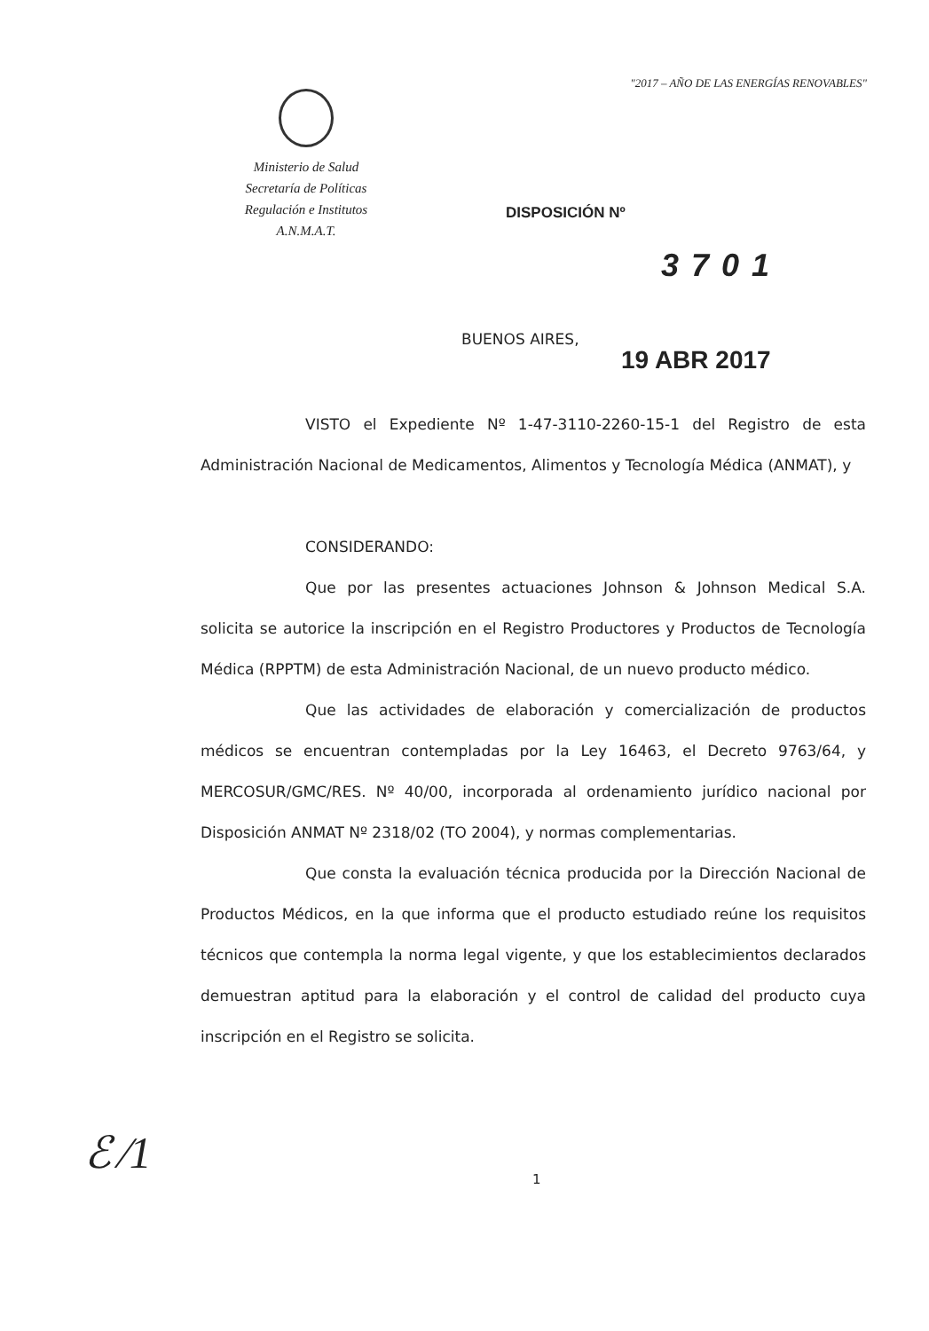"2017 – AÑO DE LAS ENERGÍAS RENOVABLES"
Ministerio de Salud
Secretaría de Políticas
Regulación e Institutos
A.N.M.A.T.
DISPOSICIÓN Nº
3701
BUENOS AIRES,
19 ABR 2017
VISTO el Expediente Nº 1-47-3110-2260-15-1 del Registro de esta Administración Nacional de Medicamentos, Alimentos y Tecnología Médica (ANMAT), y
CONSIDERANDO:
Que por las presentes actuaciones Johnson & Johnson Medical S.A. solicita se autorice la inscripción en el Registro Productores y Productos de Tecnología Médica (RPPTM) de esta Administración Nacional, de un nuevo producto médico.
Que las actividades de elaboración y comercialización de productos médicos se encuentran contempladas por la Ley 16463, el Decreto 9763/64, y MERCOSUR/GMC/RES. Nº 40/00, incorporada al ordenamiento jurídico nacional por Disposición ANMAT Nº 2318/02 (TO 2004), y normas complementarias.
Que consta la evaluación técnica producida por la Dirección Nacional de Productos Médicos, en la que informa que el producto estudiado reúne los requisitos técnicos que contempla la norma legal vigente, y que los establecimientos declarados demuestran aptitud para la elaboración y el control de calidad del producto cuya inscripción en el Registro se solicita.
ℰ ∕1 1